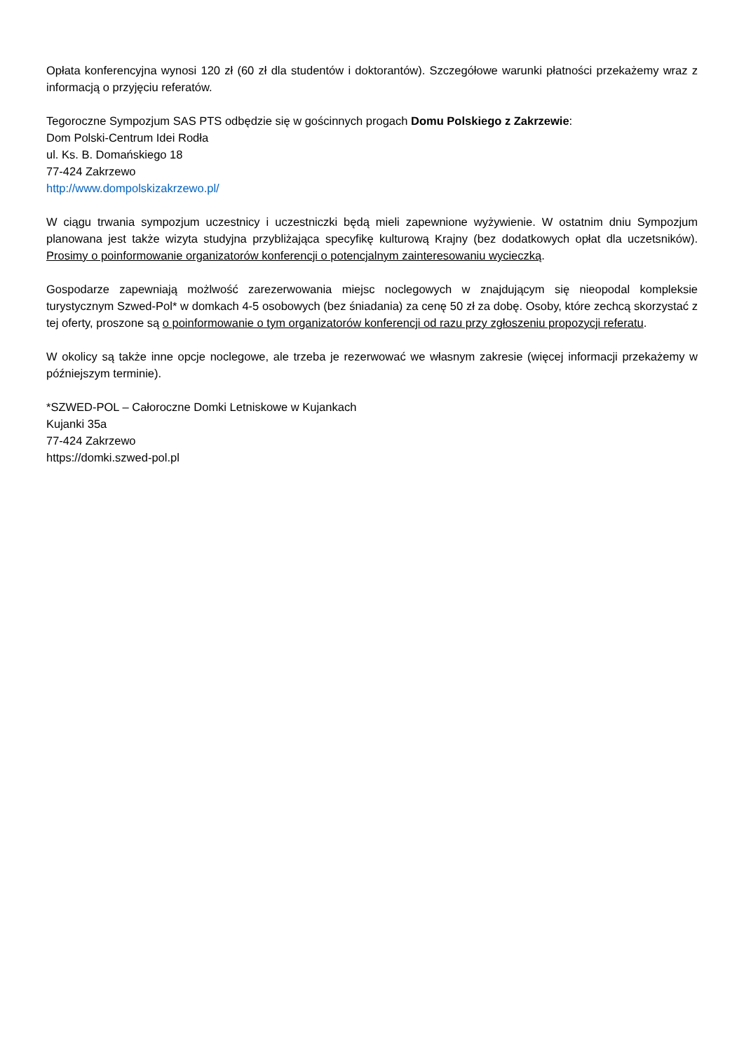Opłata konferencyjna wynosi 120 zł (60 zł dla studentów i doktorantów). Szczegółowe warunki płatności przekażemy wraz z informacją o przyjęciu referatów.
Tegoroczne Sympozjum SAS PTS odbędzie się w gościnnych progach Domu Polskiego z Zakrzewie:
Dom Polski-Centrum Idei Rodła
ul. Ks. B. Domańskiego 18
77-424 Zakrzewo
http://www.dompolskizakrzewo.pl/
W ciągu trwania sympozjum uczestnicy i uczestniczki będą mieli zapewnione wyżywienie. W ostatnim dniu Sympozjum planowana jest także wizyta studyjna przybliżająca specyfikę kulturową Krajny (bez dodatkowych opłat dla uczetsników). Prosimy o poinformowanie organizatorów konferencji o potencjalnym zainteresowaniu wycieczką.
Gospodarze zapewniają możlwość zarezerwowania miejsc noclegowych w znajdującym się nieopodal kompleksie turystycznym Szwed-Pol* w domkach 4-5 osobowych (bez śniadania) za cenę 50 zł za dobę. Osoby, które zechcą skorzystać z tej oferty, proszone są o poinformowanie o tym organizatorów konferencji od razu przy zgłoszeniu propozycji referatu.
W okolicy są także inne opcje noclegowe, ale trzeba je rezerwować we własnym zakresie (więcej informacji przekażemy w późniejszym terminie).
*SZWED-POL – Całoroczne Domki Letniskowe w Kujankach
Kujanki 35a
77-424 Zakrzewo
https://domki.szwed-pol.pl